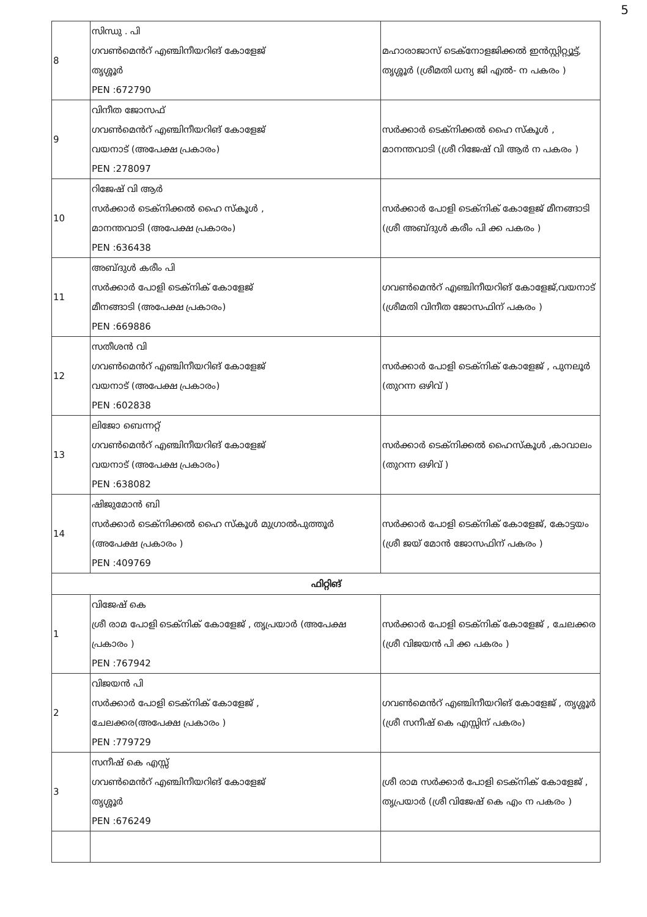5
| 8 | സിന്ധു . പി ഗവൺമെൻറ് എഞ്ചിനീയറിങ് കോളേജ് തൃശ്ശൂർ PEN :672790 | മഹാരാജാസ് ടെക്നോളജിക്കൽ ഇൻസ്റ്റിറ്റ്യൂട്ട്, തൃശ്ശൂർ (ശ്രീമതി ധന്യ ജി എൽ- ന പകരം ) |
| 9 | വിനീത ജോസഫ് ഗവൺമെൻറ് എഞ്ചിനീയറിങ് കോളേജ് വയനാട് (അപേക്ഷ പ്രകാരം) PEN :278097 | സർക്കാർ ടെക്നിക്കൽ ഹൈ സ്കൂൾ , മാനന്തവാടി (ശ്രീ റിജേഷ് വി ആർ ന പകരം ) |
| 10 | റിജേഷ് വി ആർ സർക്കാർ ടെക്നിക്കൽ ഹൈ സ്കൂൾ , മാനന്തവാടി (അപേക്ഷ പ്രകാരം) PEN :636438 | സർക്കാർ പോളി ടെക്നിക് കോളേജ് മീനങ്ങാടി (ശ്രീ അബ്ദുൾ കരീം പി ക്ക പകരം ) |
| 11 | അബ്ദുൾ കരീം പി സർക്കാർ പോളി ടെക്നിക് കോളേജ് മീനങ്ങാടി (അപേക്ഷ പ്രകാരം) PEN :669886 | ഗവൺമെൻറ് എഞ്ചിനീയറിങ് കോളേജ്,വയനാട് (ശ്രീമതി വിനീത ജോസഫിന് പകരം ) |
| 12 | സതീശൻ വി ഗവൺമെൻറ് എഞ്ചിനീയറിങ് കോളേജ് വയനാട് (അപേക്ഷ പ്രകാരം) PEN :602838 | സർക്കാർ പോളി ടെക്നിക് കോളേജ് , പുനലൂർ (തുറന്ന ഒഴിവ് ) |
| 13 | ലിജോ ബെന്നറ്റ് ഗവൺമെൻറ് എഞ്ചിനീയറിങ് കോളേജ് വയനാട് (അപേക്ഷ പ്രകാരം) PEN :638082 | സർക്കാർ ടെക്നിക്കൽ ഹൈസ്കൂൾ ,കാവാലം (തുറന്ന ഒഴിവ് ) |
| 14 | ഷിജുമോൻ ബി സർക്കാർ ടെക്നിക്കൽ ഹൈ സ്കൂൾ മുഗ്രാൽപുത്തൂർ (അപേക്ഷ പ്രകാരം ) PEN :409769 | സർക്കാർ പോളി ടെക്നിക് കോളേജ്, കോട്ടയം (ശ്രീ ജയ് മോൻ ജോസഫിന് പകരം ) |
| ഫിറ്റിങ് | | |
| 1 | വിജേഷ് കെ ശ്രീ രാമ പോളി ടെക്നിക് കോളേജ് , തൃപ്രയാർ (അപേക്ഷ പ്രകാരം ) PEN :767942 | സർക്കാർ പോളി ടെക്നിക് കോളേജ് , ചേലക്കര (ശ്രീ വിജയൻ പി ക്ക പകരം ) |
| 2 | വിജയൻ പി സർക്കാർ പോളി ടെക്നിക് കോളേജ് , ചേലക്കര(അപേക്ഷ പ്രകാരം ) PEN :779729 | ഗവൺമെൻറ് എഞ്ചിനീയറിങ് കോളേജ് , തൃശ്ശൂർ (ശ്രീ സനീഷ് കെ എസ്സിന് പകരം) |
| 3 | സനീഷ് കെ എസ്സ് ഗവൺമെൻറ് എഞ്ചിനീയറിങ് കോളേജ് തൃശ്ശൂർ PEN :676249 | ശ്രീ രാമ സർക്കാർ പോളി ടെക്നിക് കോളേജ് , തൃപ്രയാർ (ശ്രീ വിജേഷ് കെ എം ന പകരം ) |